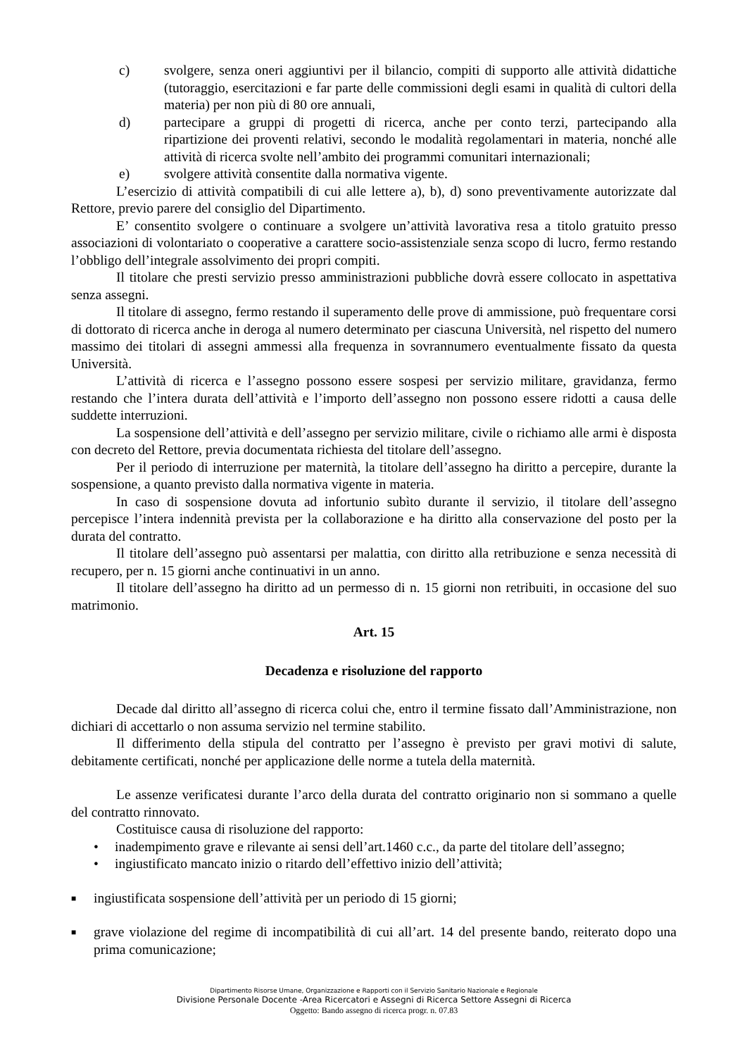c) svolgere, senza oneri aggiuntivi per il bilancio, compiti di supporto alle attività didattiche (tutoraggio, esercitazioni e far parte delle commissioni degli esami in qualità di cultori della materia) per non più di 80 ore annuali,
d) partecipare a gruppi di progetti di ricerca, anche per conto terzi, partecipando alla ripartizione dei proventi relativi, secondo le modalità regolamentari in materia, nonché alle attività di ricerca svolte nell’ambito dei programmi comunitari internazionali;
e) svolgere attività consentite dalla normativa vigente.
L’esercizio di attività compatibili di cui alle lettere a), b), d) sono preventivamente autorizzate dal Rettore, previo parere del consiglio del Dipartimento.
E’ consentito svolgere o continuare a svolgere un’attività lavorativa resa a titolo gratuito presso associazioni di volontariato o cooperative a carattere socio-assistenziale senza scopo di lucro, fermo restando l’obbligo dell’integrale assolvimento dei propri compiti.
Il titolare che presti servizio presso amministrazioni pubbliche dovrà essere collocato in aspettativa senza assegni.
Il titolare di assegno, fermo restando il superamento delle prove di ammissione, può frequentare corsi di dottorato di ricerca anche in deroga al numero determinato per ciascuna Università, nel rispetto del numero massimo dei titolari di assegni ammessi alla frequenza in sovrannumero eventualmente fissato da questa Università.
L’attività di ricerca e l’assegno possono essere sospesi per servizio militare, gravidanza, fermo restando che l’intera durata dell’attività e l’importo dell’assegno non possono essere ridotti a causa delle suddette interruzioni.
La sospensione dell’attività e dell’assegno per servizio militare, civile o richiamo alle armi è disposta con decreto del Rettore, previa documentata richiesta del titolare dell’assegno.
Per il periodo di interruzione per maternità, la titolare dell’assegno ha diritto a percepire, durante la sospensione, a quanto previsto dalla normativa vigente in materia.
In caso di sospensione dovuta ad infortunio subìto durante il servizio, il titolare dell’assegno percepisce l’intera indennità prevista per la collaborazione e ha diritto alla conservazione del posto per la durata del contratto.
Il titolare dell’assegno può assentarsi per malattia, con diritto alla retribuzione e senza necessità di recupero, per n. 15 giorni anche continuativi in un anno.
Il titolare dell’assegno ha diritto ad un permesso di n. 15 giorni non retribuiti, in occasione del suo matrimonio.
Art. 15
Decadenza e risoluzione del rapporto
Decade dal diritto all’assegno di ricerca colui che, entro il termine fissato dall’Amministrazione, non dichiari di accettarlo o non assuma servizio nel termine stabilito.
Il differimento della stipula del contratto per l’assegno è previsto per gravi motivi di salute, debitamente certificati, nonché per applicazione delle norme a tutela della maternità.
Le assenze verificatesi durante l’arco della durata del contratto originario non si sommano a quelle del contratto rinnovato.
Costituisce causa di risoluzione del rapporto:
• inadempimento grave e rilevante ai sensi dell’art.1460 c.c., da parte del titolare dell’assegno;
• ingiustificato mancato inizio o ritardo dell’effettivo inizio dell’attività;
■ ingiustificata sospensione dell’attività per un periodo di 15 giorni;
■ grave violazione del regime di incompatibilità di cui all’art. 14 del presente bando, reiterato dopo una prima comunicazione;
Dipartimento Risorse Umane, Organizzazione e Rapporti con il Servizio Sanitario Nazionale e Regionale
Divisione Personale Docente -Area Ricercatori e Assegni di Ricerca Settore Assegni di Ricerca
Oggetto: Bando assegno di ricerca progr. n. 07.83